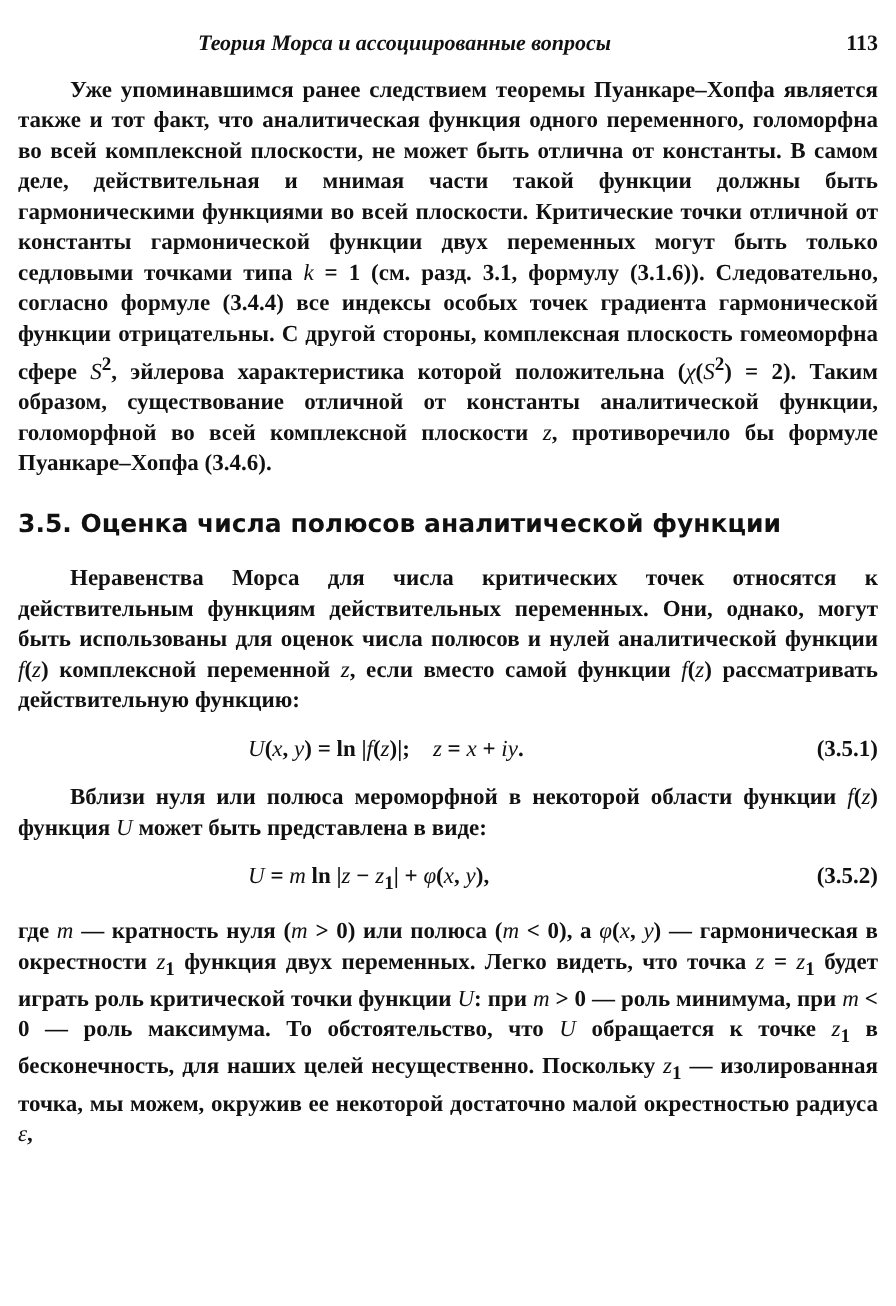Теория Морса и ассоциированные вопросы 113
Уже упоминавшимся ранее следствием теоремы Пуанкаре–Хопфа является также и тот факт, что аналитическая функция одного переменного, голоморфна во всей комплексной плоскости, не может быть отлична от константы. В самом деле, действительная и мнимая части такой функции должны быть гармоническими функциями во всей плоскости. Критические точки отличной от константы гармонической функции двух переменных могут быть только седловыми точками типа k = 1 (см. разд. 3.1, формулу (3.1.6)). Следовательно, согласно формуле (3.4.4) все индексы особых точек градиента гармонической функции отрицательны. С другой стороны, комплексная плоскость гомеоморфна сфере S<sup>2</sup>, эйлерова характеристика которой положительна (χ(S<sup>2</sup>) = 2). Таким образом, существование отличной от константы аналитической функции, голоморфной во всей комплексной плоскости z, противоречило бы формуле Пуанкаре–Хопфа (3.4.6).
3.5. Оценка числа полюсов аналитической функции
Неравенства Морса для числа критических точек относятся к действительным функциям действительных переменных. Они, однако, могут быть использованы для оценок числа полюсов и нулей аналитической функции f(z) комплексной переменной z, если вместо самой функции f(z) рассматривать действительную функцию:
U(x, y) = ln |f(z)|; z = x + iy. (3.5.1)
Вблизи нуля или полюса мероморфной в некоторой области функции f(z) функция U может быть представлена в виде:
U = m ln |z − z<sub>1</sub>| + φ(x, y), (3.5.2)
где m — кратность нуля (m > 0) или полюса (m < 0), а φ(x, y) — гармоническая в окрестности z<sub>1</sub> функция двух переменных. Легко видеть, что точка z = z<sub>1</sub> будет играть роль критической точки функции U: при m > 0 — роль минимума, при m < 0 — роль максимума. То обстоятельство, что U обращается к точке z<sub>1</sub> в бесконечность, для наших целей несущественно. Поскольку z<sub>1</sub> — изолированная точка, мы можем, окружив ее некоторой достаточно малой окрестностью радиуса ε,